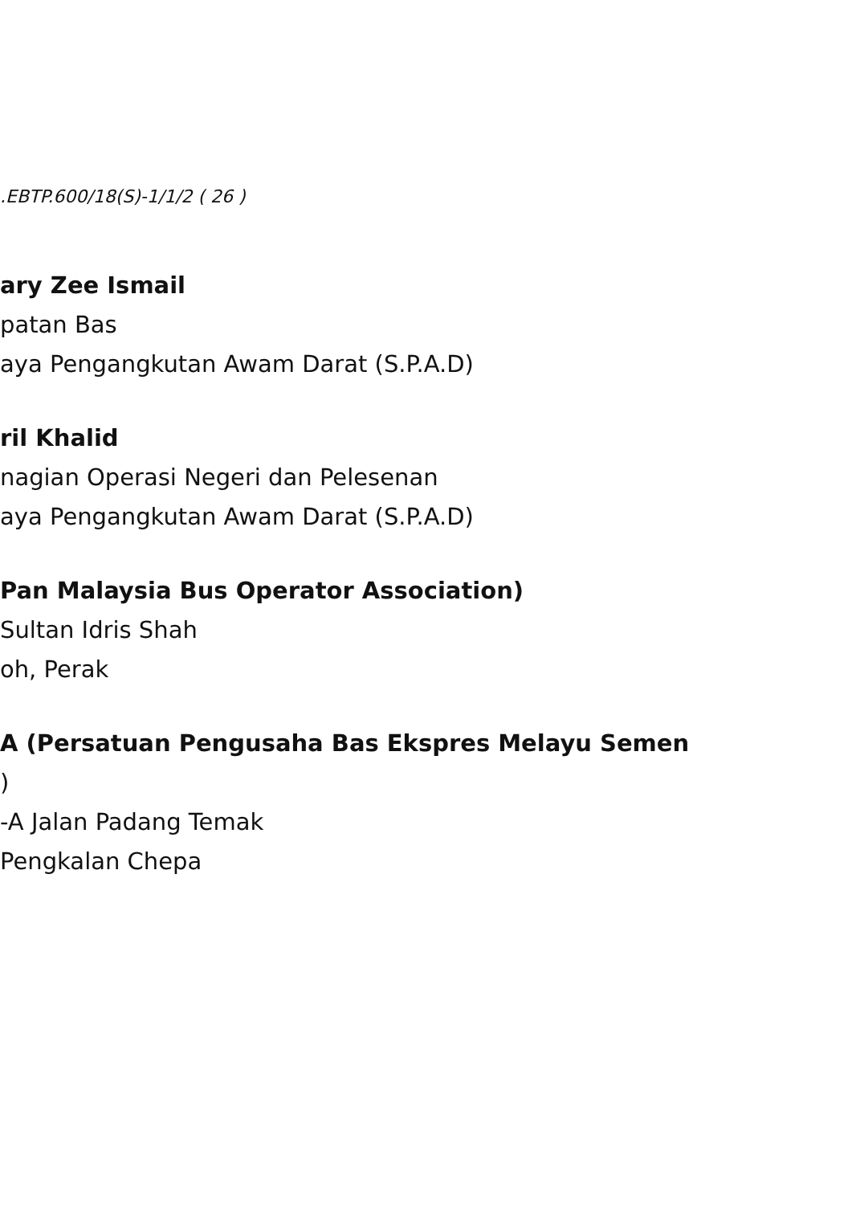.EBTP.600/18(S)-1/1/2 ( 26 )
ary Zee Ismail
patan Bas
aya Pengangkutan Awam Darat (S.P.A.D)
ril Khalid
nagian Operasi Negeri dan Pelesenan
aya Pengangkutan Awam Darat (S.P.A.D)
Pan Malaysia Bus Operator Association)
Sultan Idris Shah
oh, Perak
A (Persatuan Pengusaha Bas Ekspres Melayu Semen
)
-A Jalan Padang Temak
Pengkalan Chepa